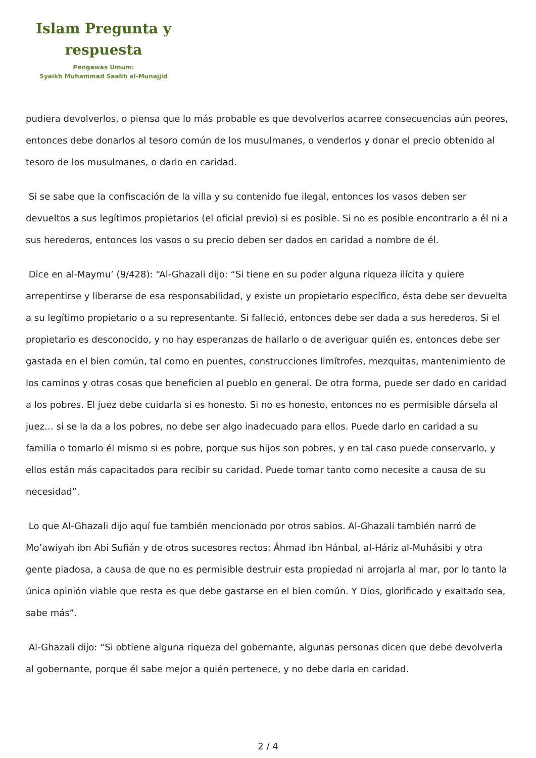Islam Pregunta y respuesta
Pengawas Umum:
Syaikh Muhammad Saalih al-Munajjid
pudiera devolverlos, o piensa que lo más probable es que devolverlos acarree consecuencias aún peores, entonces debe donarlos al tesoro común de los musulmanes, o venderlos y donar el precio obtenido al tesoro de los musulmanes, o darlo en caridad.
Si se sabe que la confiscación de la villa y su contenido fue ilegal, entonces los vasos deben ser devueltos a sus legítimos propietarios (el oficial previo) si es posible. Si no es posible encontrarlo a él ni a sus herederos, entonces los vasos o su precio deben ser dados en caridad a nombre de él.
Dice en al-Maymu’ (9/428): “Al-Ghazali dijo: “Si tiene en su poder alguna riqueza ilícita y quiere arrepentirse y liberarse de esa responsabilidad, y existe un propietario específico, ésta debe ser devuelta a su legítimo propietario o a su representante. Si falleció, entonces debe ser dada a sus herederos. Si el propietario es desconocido, y no hay esperanzas de hallarlo o de averiguar quién es, entonces debe ser gastada en el bien común, tal como en puentes, construcciones limítrofes, mezquitas, mantenimiento de los caminos y otras cosas que beneficien al pueblo en general. De otra forma, puede ser dado en caridad a los pobres. El juez debe cuidarla si es honesto. Si no es honesto, entonces no es permisible dársela al juez… si se la da a los pobres, no debe ser algo inadecuado para ellos. Puede darlo en caridad a su familia o tomarlo él mismo si es pobre, porque sus hijos son pobres, y en tal caso puede conservarlo, y ellos están más capacitados para recibir su caridad. Puede tomar tanto como necesite a causa de su necesidad”.
Lo que Al-Ghazali dijo aquí fue también mencionado por otros sabios. Al-Ghazali también narró de Mo’awiyah ibn Abi Sufián y de otros sucesores rectos: Áhmad ibn Hánbal, al-Háriz al-Muhásibi y otra gente piadosa, a causa de que no es permisible destruir esta propiedad ni arrojarla al mar, por lo tanto la única opinión viable que resta es que debe gastarse en el bien común. Y Dios, glorificado y exaltado sea, sabe más”.
Al-Ghazali dijo: “Si obtiene alguna riqueza del gobernante, algunas personas dicen que debe devolverla al gobernante, porque él sabe mejor a quién pertenece, y no debe darla en caridad.
2 / 4